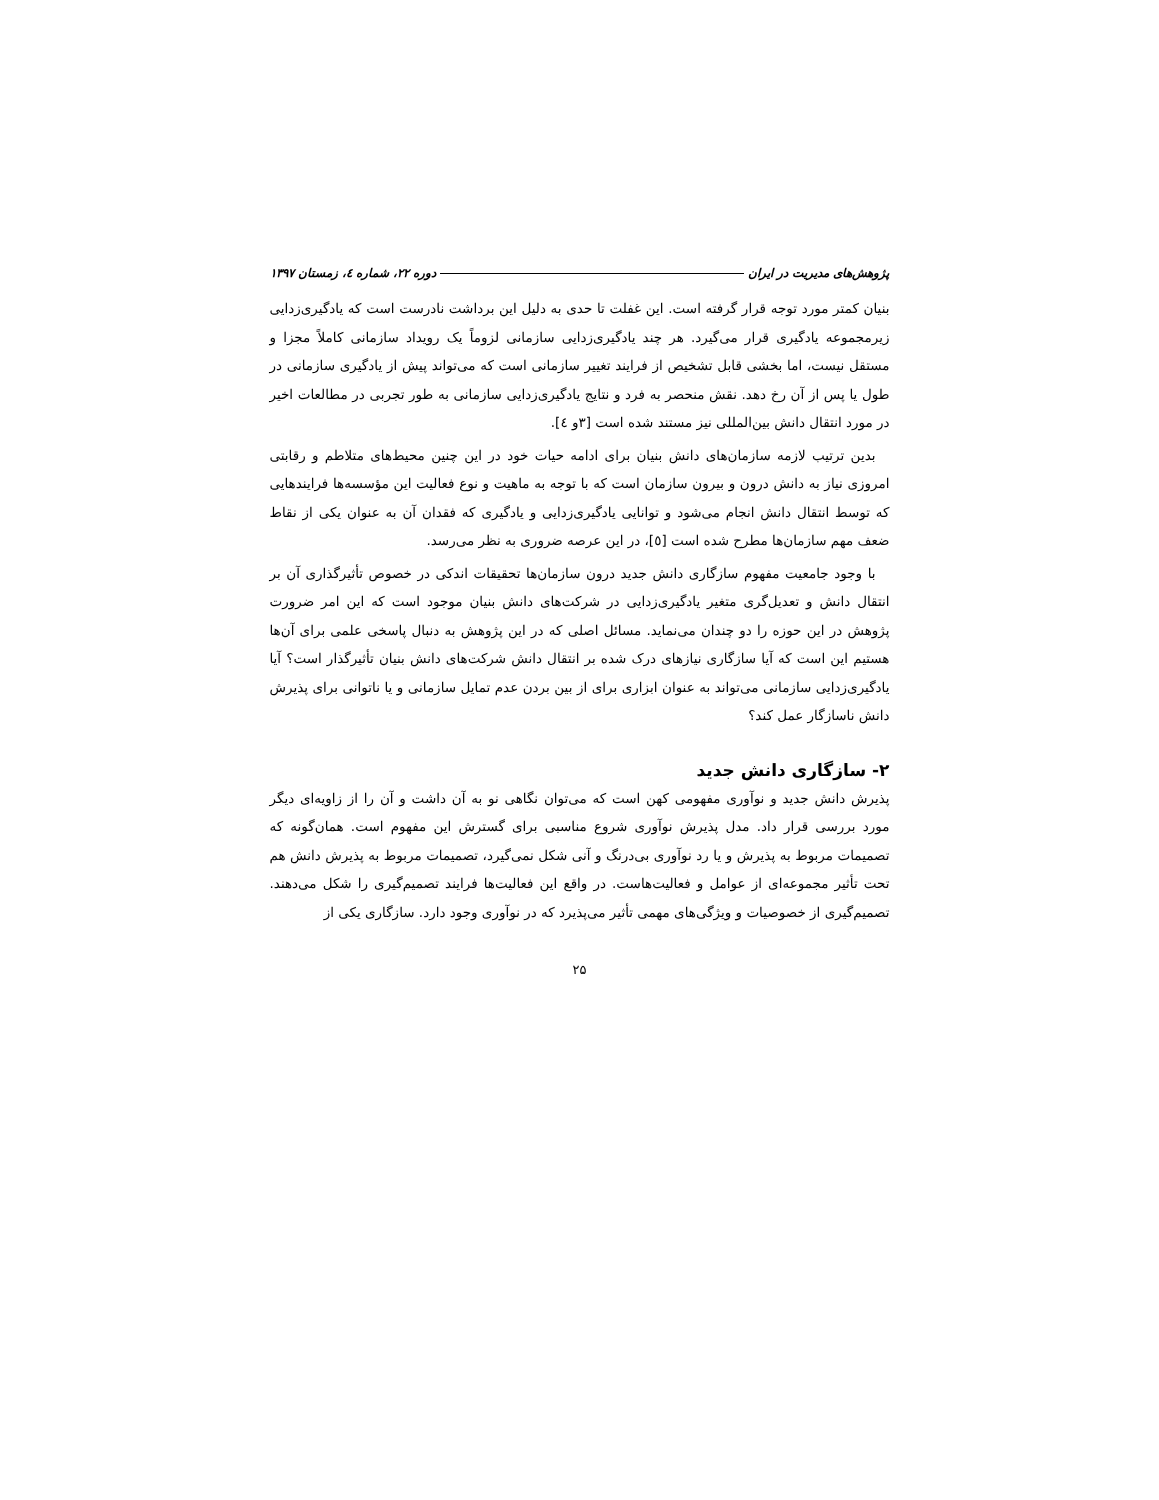پژوهش‌های مدیریت در ایران دوره ۲۲، شماره ٤، زمستان ۱۳۹۷
بنیان کمتر مورد توجه قرار گرفته است. این غفلت تا حدی به دلیل این برداشت نادرست است که یادگیری‌زدایی زیرمجموعه یادگیری قرار می‌گیرد. هر چند یادگیری‌زدایی سازمانی لزوماً یک رویداد سازمانی کاملاً مجزا و مستقل نیست، اما بخشی قابل تشخیص از فرایند تغییر سازمانی است که می‌تواند پیش از یادگیری سازمانی در طول یا پس از آن رخ دهد. نقش منحصر به فرد و نتایج یادگیری‌زدایی سازمانی به طور تجربی در مطالعات اخیر در مورد انتقال دانش بین‌المللی نیز مستند شده است [۳و ٤].
بدین ترتیب لازمه سازمان‌های دانش بنیان برای ادامه حیات خود در این چنین محیط‌های متلاطم و رقابتی امروزی نیاز به دانش درون و بیرون سازمان است که با توجه به ماهیت و نوع فعالیت این مؤسسه‌ها فرایندهایی که توسط انتقال دانش انجام می‌شود و توانایی یادگیری‌زدایی و یادگیری که فقدان آن به عنوان یکی از نقاط ضعف مهم سازمان‌ها مطرح شده است [٥]، در این عرصه ضروری به نظر می‌رسد.
با وجود جامعیت مفهوم سازگاری دانش جدید درون سازمان‌ها تحقیقات اندکی در خصوص تأثیرگذاری آن بر انتقال دانش و تعدیل‌گری متغیر یادگیری‌زدایی در شرکت‌های دانش بنیان موجود است که این امر ضرورت پژوهش در این حوزه را دو چندان می‌نماید. مسائل اصلی که در این پژوهش به دنبال پاسخی علمی برای آن‌ها هستیم این است که آیا سازگاری نیازهای درک شده بر انتقال دانش شرکت‌های دانش بنیان تأثیرگذار است؟ آیا یادگیری‌زدایی سازمانی می‌تواند به عنوان ابزاری برای از بین بردن عدم تمایل سازمانی و یا ناتوانی برای پذیرش دانش ناسازگار عمل کند؟
۲- سازگاری دانش جدید
پذیرش دانش جدید و نوآوری مفهومی کهن است که می‌توان نگاهی نو به آن داشت و آن را از زاویه‌ای دیگر مورد بررسی قرار داد. مدل پذیرش نوآوری شروع مناسبی برای گسترش این مفهوم است. همان‌گونه که تصمیمات مربوط به پذیرش و یا رد نوآوری بی‌درنگ و آنی شکل نمی‌گیرد، تصمیمات مربوط به پذیرش دانش هم تحت تأثیر مجموعه‌ای از عوامل و فعالیت‌هاست. در واقع این فعالیت‌ها فرایند تصمیم‌گیری را شکل می‌دهند. تصمیم‌گیری از خصوصیات و ویژگی‌های مهمی تأثیر می‌پذیرد که در نوآوری وجود دارد. سازگاری یکی از
۲۵